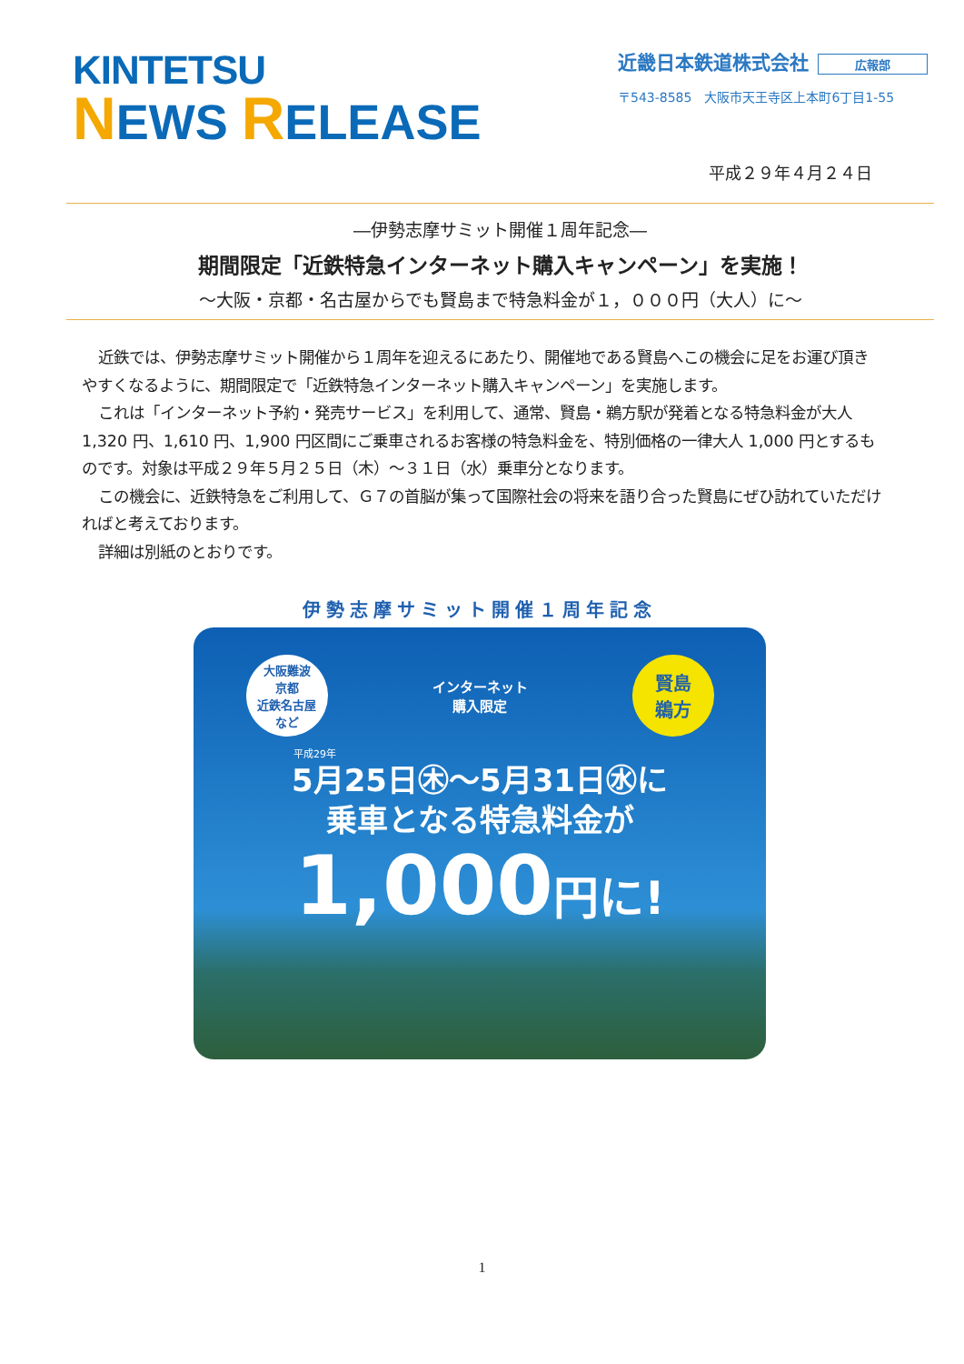KINTETSU
NEWS RELEASE
近畿日本鉄道株式会社 広報部
〒543-8585　大阪市天王寺区上本町6丁目1-55
平成２９年４月２４日
―伊勢志摩サミット開催１周年記念―
期間限定「近鉄特急インターネット購入キャンペーン」を実施！
～大阪・京都・名古屋からでも賢島まで特急料金が１，０００円（大人）に～
近鉄では、伊勢志摩サミット開催から１周年を迎えるにあたり、開催地である賢島へこの機会に足をお運び頂きやすくなるように、期間限定で「近鉄特急インターネット購入キャンペーン」を実施します。
これは「インターネット予約・発売サービス」を利用して、通常、賢島・鵜方駅が発着となる特急料金が大人 1,320 円、1,610 円、1,900 円区間にご乗車されるお客様の特急料金を、特別価格の一律大人 1,000 円とするものです。対象は平成２９年５月２５日（木）～３１日（水）乗車分となります。
この機会に、近鉄特急をご利用して、Ｇ７の首脳が集って国際社会の将来を語り合った賢島にぜひ訪れていただければと考えております。
詳細は別紙のとおりです。
伊勢志摩サミット開催１周年記念
大阪難波
京都
近鉄名古屋
など
インターネット
購入限定
賢島
鵜方
平成29年
5月25日㊍～5月31日㊌に
乗車となる特急料金が
1,000円に!
1